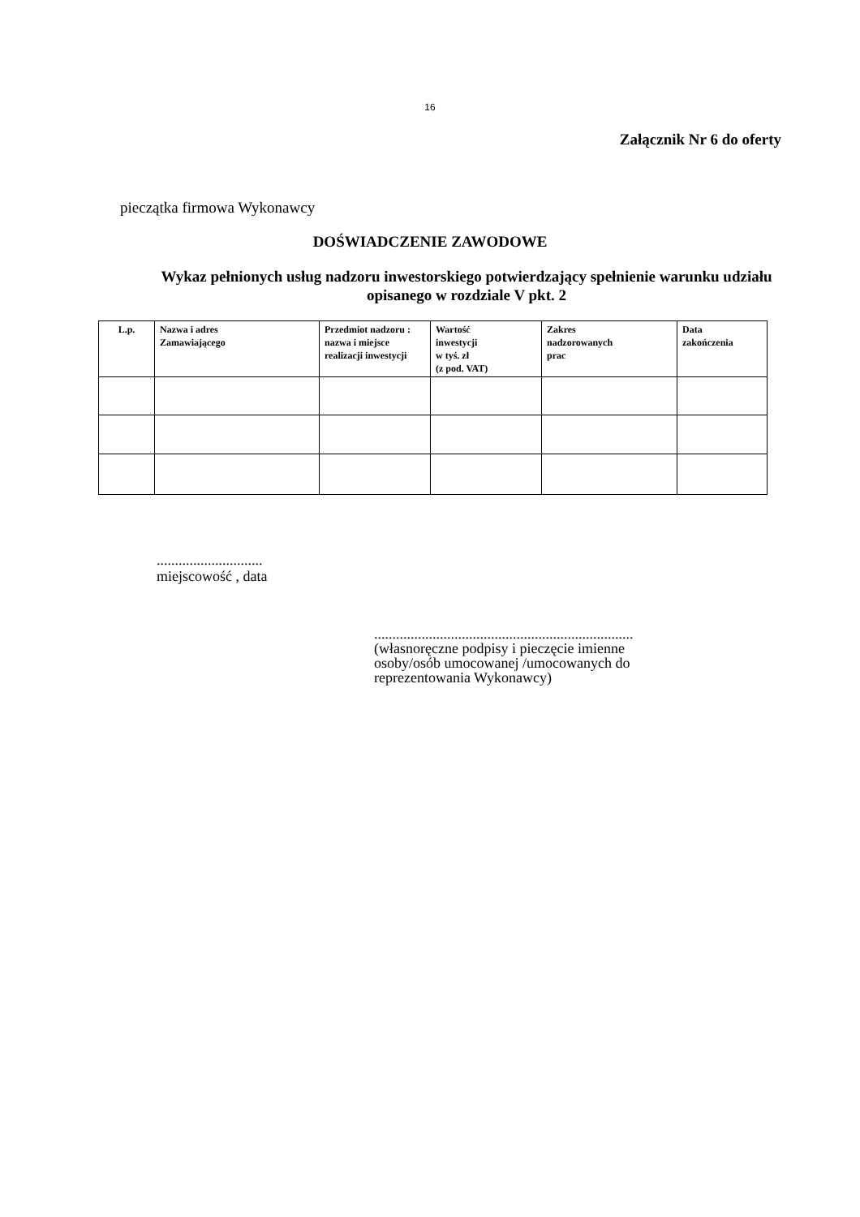16
Załącznik Nr 6 do oferty
pieczątka firmowa Wykonawcy
DOŚWIADCZENIE ZAWODOWE
Wykaz pełnionych usług nadzoru inwestorskiego potwierdzający spełnienie warunku udziału opisanego w rozdziale V pkt. 2
| L.p. | Nazwa i adres Zamawiającego | Przedmiot nadzoru : nazwa i miejsce realizacji inwestycji | Wartość inwestycji w tyś. zł (z pod. VAT) | Zakres nadzorowanych prac | Data zakończenia |
| --- | --- | --- | --- | --- | --- |
.............................
miejscowość , data
.......................................................................
(własnoręczne podpisy i pieczęcie imienne
osoby/osób umocowanej /umocowanych do
reprezentowania Wykonawcy)